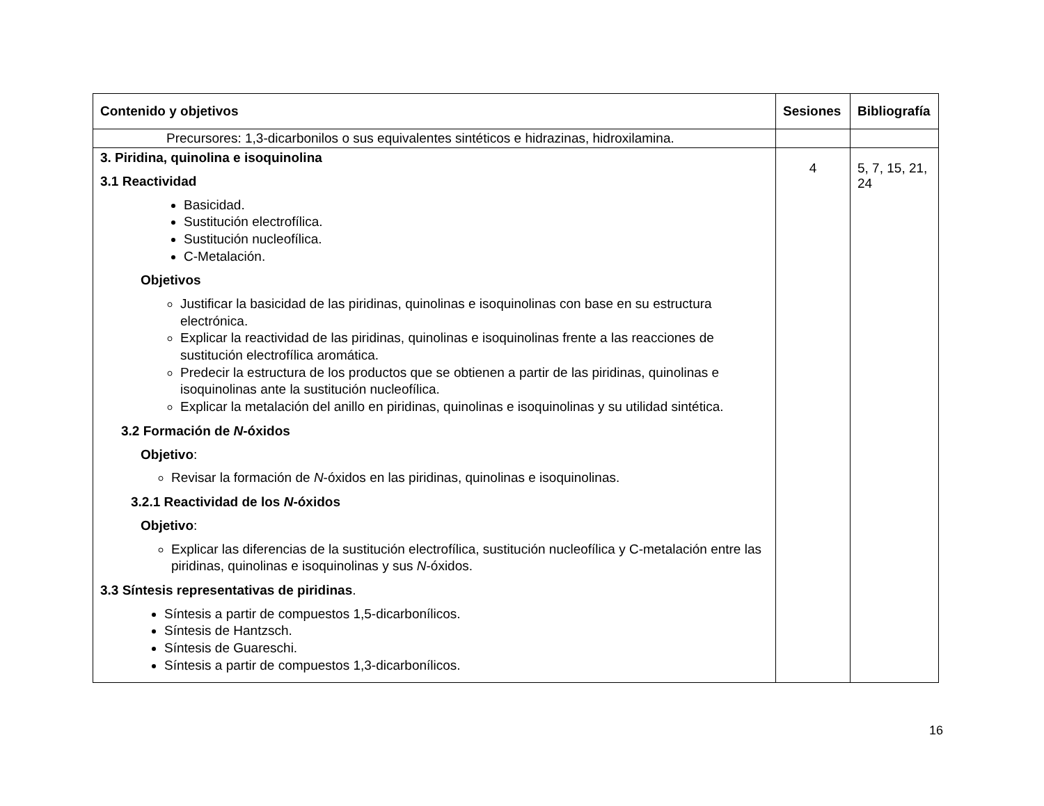| Contenido y objetivos | Sesiones | Bibliografía |
| --- | --- | --- |
| Precursores: 1,3-dicarbonilos o sus equivalentes sintéticos e hidrazinas, hidroxilamina. | | |
| 3. Piridina, quinolina e isoquinolina 3.1 Reactividad Basicidad. Sustitución electrofílica. Sustitución nucleofílica. C-Metalación. Objetivos Justificar la basicidad de las piridinas, quinolinas e isoquinolinas con base en su estructura electrónica. Explicar la reactividad de las piridinas, quinolinas e isoquinolinas frente a las reacciones de sustitución electrofílica aromática. Predecir la estructura de los productos que se obtienen a partir de las piridinas, quinolinas e isoquinolinas ante la sustitución nucleofílica. Explicar la metalación del anillo en piridinas, quinolinas e isoquinolinas y su utilidad sintética. 3.2 Formación de N -óxidos Objetivo : Revisar la formación de N -óxidos en las piridinas, quinolinas e isoquinolinas. 3.2.1 Reactividad de los N -óxidos Objetivo : Explicar las diferencias de la sustitución electrofílica, sustitución nucleofílica y C-metalación entre las piridinas, quinolinas e isoquinolinas y sus N -óxidos. 3.3 Síntesis representativas de piridinas . Síntesis a partir de compuestos 1,5-dicarbonílicos. Síntesis de Hantzsch. Síntesis de Guareschi. Síntesis a partir de compuestos 1,3-dicarbonílicos. | 4 | 5, 7, 15, 21, 24 |
16